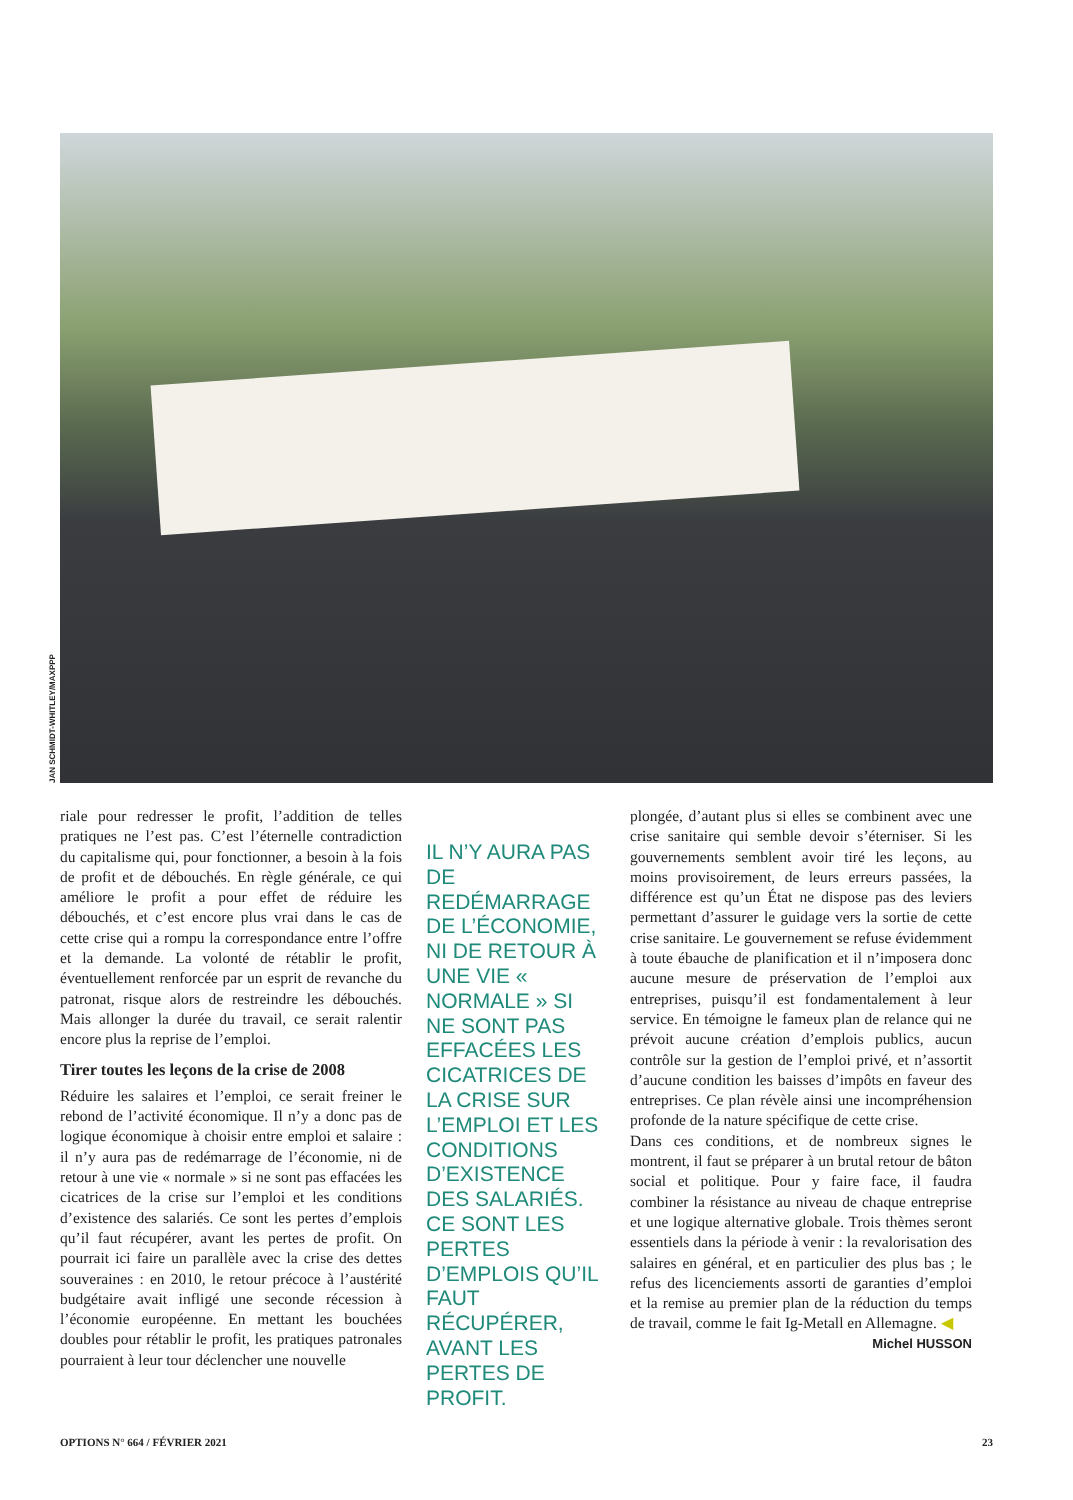JAN SCHMIDT-WHITLEY/MAXPPP
riale pour redresser le profit, l’addition de telles pratiques ne l’est pas. C’est l’éternelle contradiction du capitalisme qui, pour fonctionner, a besoin à la fois de profit et de débouchés. En règle générale, ce qui améliore le profit a pour effet de réduire les débouchés, et c’est encore plus vrai dans le cas de cette crise qui a rompu la correspondance entre l’offre et la demande. La volonté de rétablir le profit, éventuellement renforcée par un esprit de revanche du patronat, risque alors de restreindre les débouchés. Mais allonger la durée du travail, ce serait ralentir encore plus la reprise de l’emploi.
Tirer toutes les leçons de la crise de 2008
Réduire les salaires et l’emploi, ce serait freiner le rebond de l’activité économique. Il n’y a donc pas de logique économique à choisir entre emploi et salaire : il n’y aura pas de redémarrage de l’économie, ni de retour à une vie « normale » si ne sont pas effacées les cicatrices de la crise sur l’emploi et les conditions d’existence des salariés. Ce sont les pertes d’emplois qu’il faut récupérer, avant les pertes de profit. On pourrait ici faire un parallèle avec la crise des dettes souveraines : en 2010, le retour précoce à l’austérité budgétaire avait infligé une seconde récession à l’économie européenne. En mettant les bouchées doubles pour rétablir le profit, les pratiques patronales pourraient à leur tour déclencher une nouvelle
IL N’Y AURA PAS DE REDÉMARRAGE DE L’ÉCONOMIE, NI DE RETOUR À UNE VIE « NORMALE » SI NE SONT PAS EFFACÉES LES CICATRICES DE LA CRISE SUR L’EMPLOI ET LES CONDITIONS D’EXISTENCE DES SALARIÉS. CE SONT LES PERTES D’EMPLOIS QU’IL FAUT RÉCUPÉRER, AVANT LES PERTES DE PROFIT.
plongée, d’autant plus si elles se combinent avec une crise sanitaire qui semble devoir s’éterniser. Si les gouvernements semblent avoir tiré les leçons, au moins provisoirement, de leurs erreurs passées, la différence est qu’un État ne dispose pas des leviers permettant d’assurer le guidage vers la sortie de cette crise sanitaire. Le gouvernement se refuse évidemment à toute ébauche de planification et il n’imposera donc aucune mesure de préservation de l’emploi aux entreprises, puisqu’il est fondamentalement à leur service. En témoigne le fameux plan de relance qui ne prévoit aucune création d’emplois publics, aucun contrôle sur la gestion de l’emploi privé, et n’assortit d’aucune condition les baisses d’impôts en faveur des entreprises. Ce plan révèle ainsi une incompréhension profonde de la nature spécifique de cette crise.
Dans ces conditions, et de nombreux signes le montrent, il faut se préparer à un brutal retour de bâton social et politique. Pour y faire face, il faudra combiner la résistance au niveau de chaque entreprise et une logique alternative globale. Trois thèmes seront essentiels dans la période à venir : la revalorisation des salaires en général, et en particulier des plus bas ; le refus des licenciements assorti de garanties d’emploi et la remise au premier plan de la réduction du temps de travail, comme le fait Ig-Metall en Allemagne. ◀
Michel HUSSON
OPTIONS N° 664 / FÉVRIER 2021 23